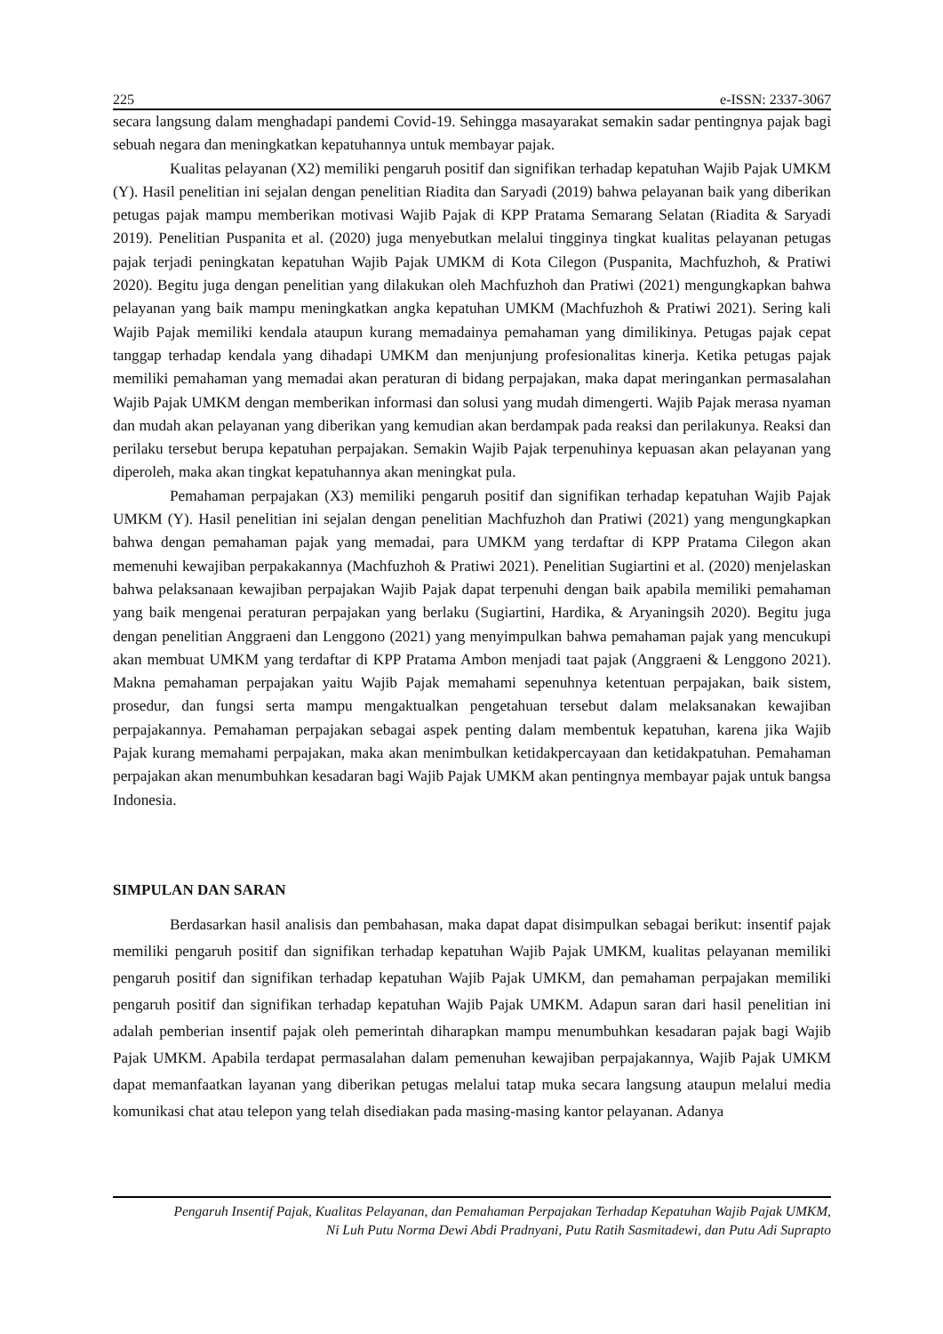225 e-ISSN: 2337-3067
secara langsung dalam menghadapi pandemi Covid-19. Sehingga masayarakat semakin sadar pentingnya pajak bagi sebuah negara dan meningkatkan kepatuhannya untuk membayar pajak.
Kualitas pelayanan (X2) memiliki pengaruh positif dan signifikan terhadap kepatuhan Wajib Pajak UMKM (Y). Hasil penelitian ini sejalan dengan penelitian Riadita dan Saryadi (2019) bahwa pelayanan baik yang diberikan petugas pajak mampu memberikan motivasi Wajib Pajak di KPP Pratama Semarang Selatan (Riadita & Saryadi 2019). Penelitian Puspanita et al. (2020) juga menyebutkan melalui tingginya tingkat kualitas pelayanan petugas pajak terjadi peningkatan kepatuhan Wajib Pajak UMKM di Kota Cilegon (Puspanita, Machfuzhoh, & Pratiwi 2020). Begitu juga dengan penelitian yang dilakukan oleh Machfuzhoh dan Pratiwi (2021) mengungkapkan bahwa pelayanan yang baik mampu meningkatkan angka kepatuhan UMKM (Machfuzhoh & Pratiwi 2021). Sering kali Wajib Pajak memiliki kendala ataupun kurang memadainya pemahaman yang dimilikinya. Petugas pajak cepat tanggap terhadap kendala yang dihadapi UMKM dan menjunjung profesionalitas kinerja. Ketika petugas pajak memiliki pemahaman yang memadai akan peraturan di bidang perpajakan, maka dapat meringankan permasalahan Wajib Pajak UMKM dengan memberikan informasi dan solusi yang mudah dimengerti. Wajib Pajak merasa nyaman dan mudah akan pelayanan yang diberikan yang kemudian akan berdampak pada reaksi dan perilakunya. Reaksi dan perilaku tersebut berupa kepatuhan perpajakan. Semakin Wajib Pajak terpenuhinya kepuasan akan pelayanan yang diperoleh, maka akan tingkat kepatuhannya akan meningkat pula.
Pemahaman perpajakan (X3) memiliki pengaruh positif dan signifikan terhadap kepatuhan Wajib Pajak UMKM (Y). Hasil penelitian ini sejalan dengan penelitian Machfuzhoh dan Pratiwi (2021) yang mengungkapkan bahwa dengan pemahaman pajak yang memadai, para UMKM yang terdaftar di KPP Pratama Cilegon akan memenuhi kewajiban perpakakannya (Machfuzhoh & Pratiwi 2021). Penelitian Sugiartini et al. (2020) menjelaskan bahwa pelaksanaan kewajiban perpajakan Wajib Pajak dapat terpenuhi dengan baik apabila memiliki pemahaman yang baik mengenai peraturan perpajakan yang berlaku (Sugiartini, Hardika, & Aryaningsih 2020). Begitu juga dengan penelitian Anggraeni dan Lenggono (2021) yang menyimpulkan bahwa pemahaman pajak yang mencukupi akan membuat UMKM yang terdaftar di KPP Pratama Ambon menjadi taat pajak (Anggraeni & Lenggono 2021). Makna pemahaman perpajakan yaitu Wajib Pajak memahami sepenuhnya ketentuan perpajakan, baik sistem, prosedur, dan fungsi serta mampu mengaktualkan pengetahuan tersebut dalam melaksanakan kewajiban perpajakannya. Pemahaman perpajakan sebagai aspek penting dalam membentuk kepatuhan, karena jika Wajib Pajak kurang memahami perpajakan, maka akan menimbulkan ketidakpercayaan dan ketidakpatuhan. Pemahaman perpajakan akan menumbuhkan kesadaran bagi Wajib Pajak UMKM akan pentingnya membayar pajak untuk bangsa Indonesia.
SIMPULAN DAN SARAN
Berdasarkan hasil analisis dan pembahasan, maka dapat dapat disimpulkan sebagai berikut: insentif pajak memiliki pengaruh positif dan signifikan terhadap kepatuhan Wajib Pajak UMKM, kualitas pelayanan memiliki pengaruh positif dan signifikan terhadap kepatuhan Wajib Pajak UMKM, dan pemahaman perpajakan memiliki pengaruh positif dan signifikan terhadap kepatuhan Wajib Pajak UMKM. Adapun saran dari hasil penelitian ini adalah pemberian insentif pajak oleh pemerintah diharapkan mampu menumbuhkan kesadaran pajak bagi Wajib Pajak UMKM. Apabila terdapat permasalahan dalam pemenuhan kewajiban perpajakannya, Wajib Pajak UMKM dapat memanfaatkan layanan yang diberikan petugas melalui tatap muka secara langsung ataupun melalui media komunikasi chat atau telepon yang telah disediakan pada masing-masing kantor pelayanan. Adanya
Pengaruh Insentif Pajak, Kualitas Pelayanan, dan Pemahaman Perpajakan Terhadap Kepatuhan Wajib Pajak UMKM,
Ni Luh Putu Norma Dewi Abdi Pradnyani, Putu Ratih Sasmitadewi, dan Putu Adi Suprapto